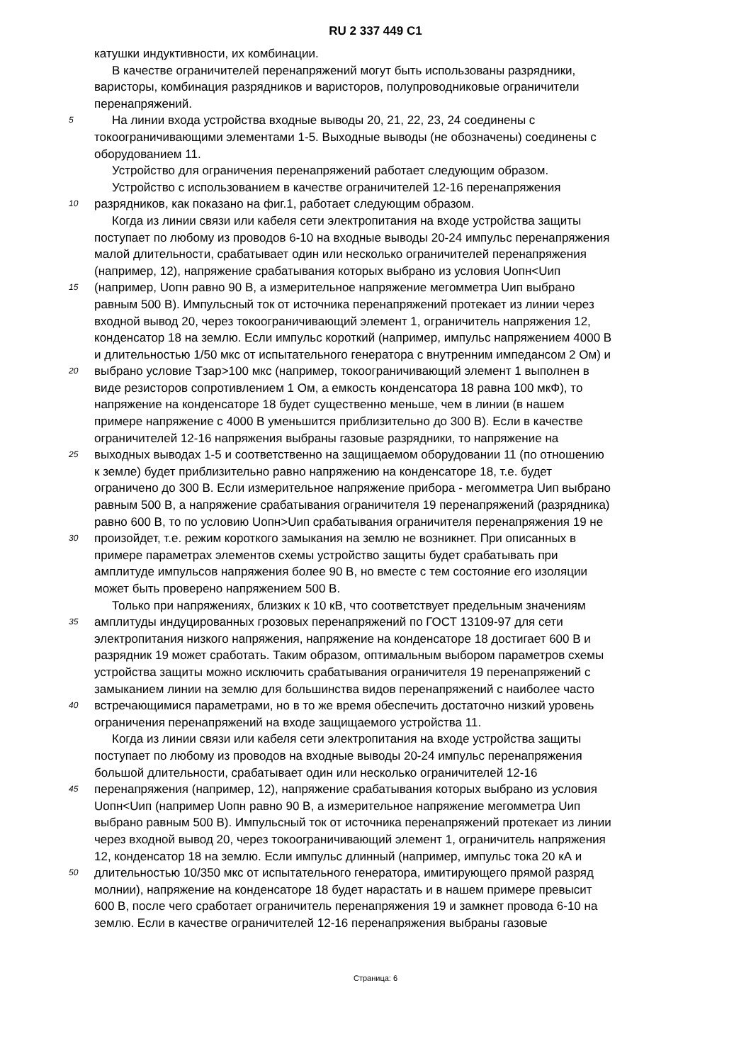RU 2 337 449 C1
катушки индуктивности, их комбинации.
В качестве ограничителей перенапряжений могут быть использованы разрядники,
варисторы, комбинация разрядников и варисторов, полупроводниковые ограничители
перенапряжений.
5 На линии входа устройства входные выводы 20, 21, 22, 23, 24 соединены с
токоограничивающими элементами 1-5. Выходные выводы (не обозначены) соединены с
оборудованием 11.
Устройство для ограничения перенапряжений работает следующим образом.
Устройство с использованием в качестве ограничителей 12-16 перенапряжения
10 разрядников, как показано на фиг.1, работает следующим образом.
Когда из линии связи или кабеля сети электропитания на входе устройства защиты
поступает по любому из проводов 6-10 на входные выводы 20-24 импульс перенапряжения
малой длительности, срабатывает один или несколько ограничителей перенапряжения
(например, 12), напряжение срабатывания которых выбрано из условия Uопн<Uип
15 (например, Uопн равно 90 В, а измерительное напряжение мегомметра Uип выбрано
равным 500 В). Импульсный ток от источника перенапряжений протекает из линии через
входной вывод 20, через токоограничивающий элемент 1, ограничитель напряжения 12,
конденсатор 18 на землю. Если импульс короткий (например, импульс напряжением 4000 В
и длительностью 1/50 мкс от испытательного генератора с внутренним импедансом 2 Ом) и
20 выбрано условие Тзар>100 мкс (например, токоограничивающий элемент 1 выполнен в
виде резисторов сопротивлением 1 Ом, а емкость конденсатора 18 равна 100 мкФ), то
напряжение на конденсаторе 18 будет существенно меньше, чем в линии (в нашем
примере напряжение с 4000 В уменьшится приблизительно до 300 В). Если в качестве
ограничителей 12-16 напряжения выбраны газовые разрядники, то напряжение на
25 выходных выводах 1-5 и соответственно на защищаемом оборудовании 11 (по отношению
к земле) будет приблизительно равно напряжению на конденсаторе 18, т.е. будет
ограничено до 300 В. Если измерительное напряжение прибора - мегомметра Uип выбрано
равным 500 В, а напряжение срабатывания ограничителя 19 перенапряжений (разрядника)
равно 600 В, то по условию Uопн>Uип срабатывания ограничителя перенапряжения 19 не
30 произойдет, т.е. режим короткого замыкания на землю не возникнет. При описанных в
примере параметрах элементов схемы устройство защиты будет срабатывать при
амплитуде импульсов напряжения более 90 В, но вместе с тем состояние его изоляции
может быть проверено напряжением 500 В.
Только при напряжениях, близких к 10 кВ, что соответствует предельным значениям
35 амплитуды индуцированных грозовых перенапряжений по ГОСТ 13109-97 для сети
электропитания низкого напряжения, напряжение на конденсаторе 18 достигает 600 В и
разрядник 19 может сработать. Таким образом, оптимальным выбором параметров схемы
устройства защиты можно исключить срабатывания ограничителя 19 перенапряжений с
замыканием линии на землю для большинства видов перенапряжений с наиболее часто
40 встречающимися параметрами, но в то же время обеспечить достаточно низкий уровень
ограничения перенапряжений на входе защищаемого устройства 11.
Когда из линии связи или кабеля сети электропитания на входе устройства защиты
поступает по любому из проводов на входные выводы 20-24 импульс перенапряжения
большой длительности, срабатывает один или несколько ограничителей 12-16
45 перенапряжения (например, 12), напряжение срабатывания которых выбрано из условия
Uопн<Uип (например Uопн равно 90 В, а измерительное напряжение мегомметра Uип
выбрано равным 500 В). Импульсный ток от источника перенапряжений протекает из линии
через входной вывод 20, через токоограничивающий элемент 1, ограничитель напряжения
12, конденсатор 18 на землю. Если импульс длинный (например, импульс тока 20 кА и
50 длительностью 10/350 мкс от испытательного генератора, имитирующего прямой разряд
молнии), напряжение на конденсаторе 18 будет нарастать и в нашем примере превысит
600 В, после чего сработает ограничитель перенапряжения 19 и замкнет провода 6-10 на
землю. Если в качестве ограничителей 12-16 перенапряжения выбраны газовые
Страница: 6